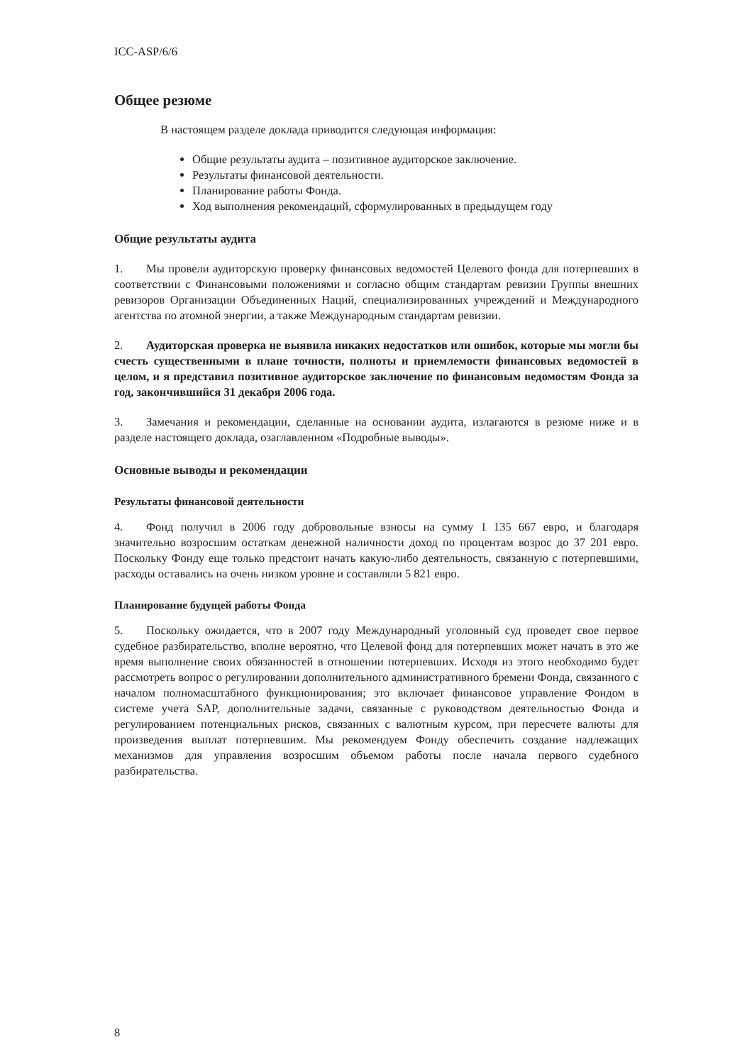ICC-ASP/6/6
Общее резюме
В настоящем разделе доклада приводится следующая информация:
Общие результаты аудита – позитивное аудиторское заключение.
Результаты финансовой деятельности.
Планирование работы Фонда.
Ход выполнения рекомендаций, сформулированных в предыдущем году
Общие результаты аудита
1. Мы провели аудиторскую проверку финансовых ведомостей Целевого фонда для потерпевших в соответствии с Финансовыми положениями и согласно общим стандартам ревизии Группы внешних ревизоров Организации Объединенных Наций, специализированных учреждений и Международного агентства по атомной энергии, а также Международным стандартам ревизии.
2. Аудиторская проверка не выявила никаких недостатков или ошибок, которые мы могли бы счесть существенными в плане точности, полноты и приемлемости финансовых ведомостей в целом, и я представил позитивное аудиторское заключение по финансовым ведомостям Фонда за год, закончившийся 31 декабря 2006 года.
3. Замечания и рекомендации, сделанные на основании аудита, излагаются в резюме ниже и в разделе настоящего доклада, озаглавленном «Подробные выводы».
Основные выводы и рекомендации
Результаты финансовой деятельности
4. Фонд получил в 2006 году добровольные взносы на сумму 1 135 667 евро, и благодаря значительно возросшим остаткам денежной наличности доход по процентам возрос до 37 201 евро. Поскольку Фонду еще только предстоит начать какую-либо деятельность, связанную с потерпевшими, расходы оставались на очень низком уровне и составляли 5 821 евро.
Планирование будущей работы Фонда
5. Поскольку ожидается, что в 2007 году Международный уголовный суд проведет свое первое судебное разбирательство, вполне вероятно, что Целевой фонд для потерпевших может начать в это же время выполнение своих обязанностей в отношении потерпевших. Исходя из этого необходимо будет рассмотреть вопрос о регулировании дополнительного административного бремени Фонда, связанного с началом полномасштабного функционирования; это включает финансовое управление Фондом в системе учета SAP, дополнительные задачи, связанные с руководством деятельностью Фонда и регулированием потенциальных рисков, связанных с валютным курсом, при пересчете валюты для произведения выплат потерпевшим. Мы рекомендуем Фонду обеспечить создание надлежащих механизмов для управления возросшим объемом работы после начала первого судебного разбирательства.
8